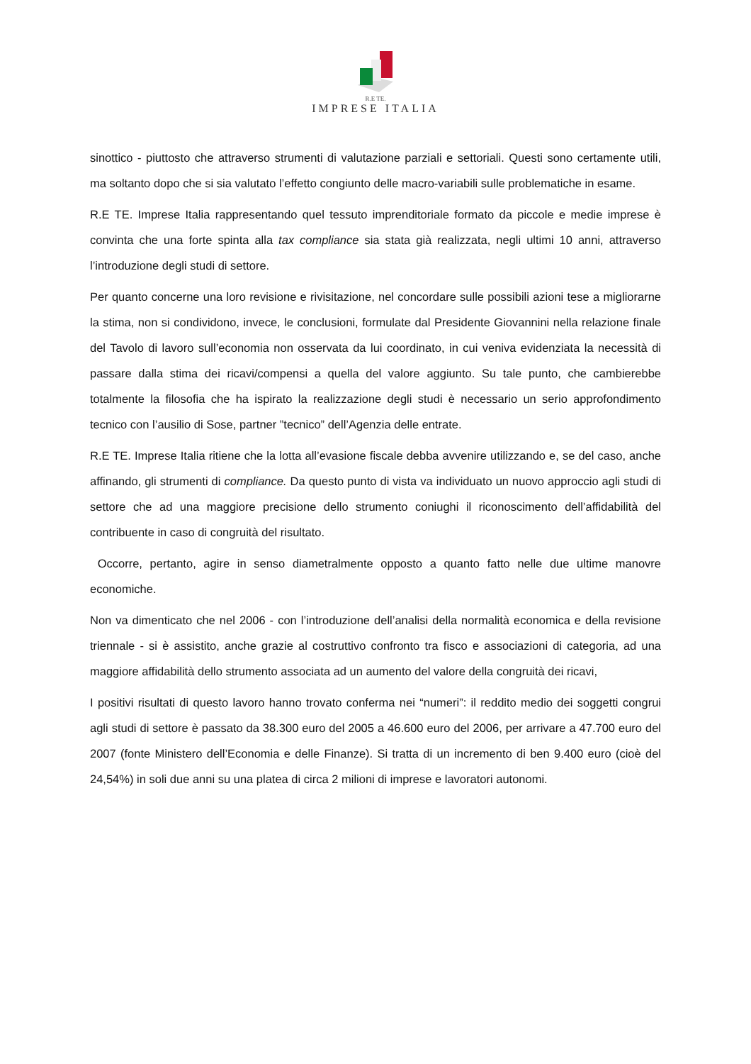R.E TE.
IMPRESE ITALIA
sinottico - piuttosto che attraverso strumenti di valutazione parziali e settoriali. Questi sono certamente utili, ma soltanto dopo che si sia valutato l’effetto congiunto delle macro-variabili sulle problematiche in esame.
R.E TE. Imprese Italia rappresentando quel tessuto imprenditoriale formato da piccole e medie imprese è convinta che una forte spinta alla tax compliance sia stata già realizzata, negli ultimi 10 anni, attraverso l’introduzione degli studi di settore.
Per quanto concerne una loro revisione e rivisitazione, nel concordare sulle possibili azioni tese a migliorarne la stima, non si condividono, invece, le conclusioni, formulate dal Presidente Giovannini nella relazione finale del Tavolo di lavoro sull’economia non osservata da lui coordinato, in cui veniva evidenziata la necessità di passare dalla stima dei ricavi/compensi a quella del valore aggiunto. Su tale punto, che cambierebbe totalmente la filosofia che ha ispirato la realizzazione degli studi è necessario un serio approfondimento tecnico con l’ausilio di Sose, partner ”tecnico” dell’Agenzia delle entrate.
R.E TE. Imprese Italia ritiene che la lotta all’evasione fiscale debba avvenire utilizzando e, se del caso, anche affinando, gli strumenti di compliance. Da questo punto di vista va individuato un nuovo approccio agli studi di settore che ad una maggiore precisione dello strumento coniughi il riconoscimento dell’affidabilità del contribuente in caso di congruità del risultato.
Occorre, pertanto, agire in senso diametralmente opposto a quanto fatto nelle due ultime manovre economiche.
Non va dimenticato che nel 2006 - con l’introduzione dell’analisi della normalità economica e della revisione triennale - si è assistito, anche grazie al costruttivo confronto tra fisco e associazioni di categoria, ad una maggiore affidabilità dello strumento associata ad un aumento del valore della congruità dei ricavi,
I positivi risultati di questo lavoro hanno trovato conferma nei “numeri”: il reddito medio dei soggetti congrui agli studi di settore è passato da 38.300 euro del 2005 a 46.600 euro del 2006, per arrivare a 47.700 euro del 2007 (fonte Ministero dell’Economia e delle Finanze). Si tratta di un incremento di ben 9.400 euro (cioè del 24,54%) in soli due anni su una platea di circa 2 milioni di imprese e lavoratori autonomi.